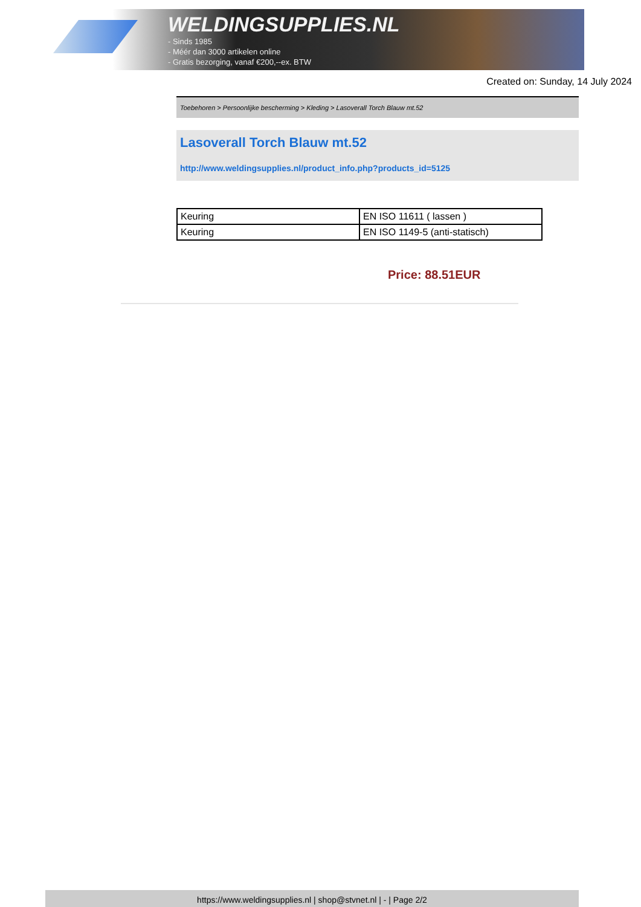WELDINGSUPPLIES.NL
- Sinds 1985
- Méér dan 3000 artikelen online
- Gratis bezorging, vanaf €200,--ex. BTW
Created on: Sunday, 14 July 2024
Toebehoren > Persoonlijke bescherming > Kleding > Lasoverall Torch Blauw mt.52
Lasoverall Torch Blauw mt.52
http://www.weldingsupplies.nl/product_info.php?products_id=5125
| Keuring | EN ISO 11611 ( lassen ) |
| Keuring | EN ISO 1149-5 (anti-statisch) |
Price: 88.51EUR
https://www.weldingsupplies.nl | shop@stvnet.nl | - | Page 2/2